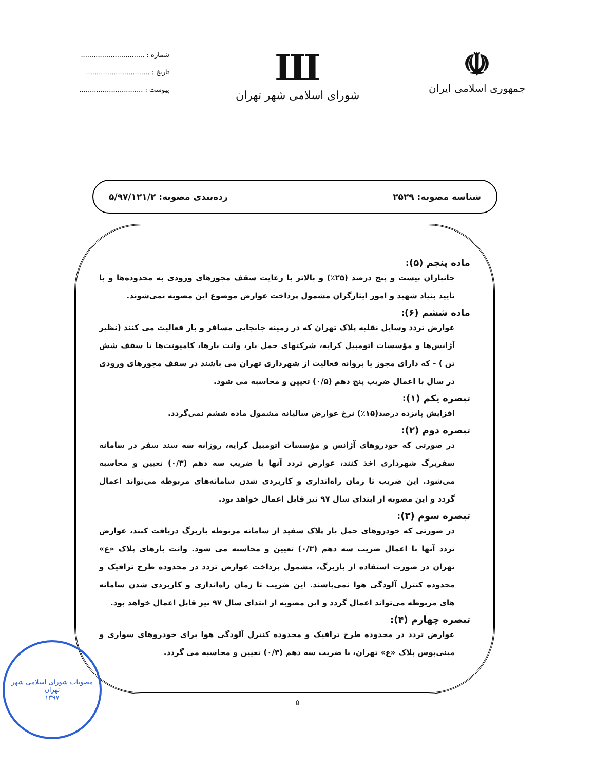☫
جمهوری اسلامی ایران
Ш
شورای اسلامی شهر تهران
شماره : ..............................
تاریخ : ..............................
پیوست : ..............................
شناسه مصوبه: ۲۵۲۹ رده‌بندی مصوبه: ۵/۹۷/۱۲۱/۲
ماده پنجم (۵):
جانبازان بیست و پنج درصد (۲۵٪) و بالاتر با رعایت سقف مجوزهای ورودی به محدوده‌ها و با تأیید بنیاد شهید و امور ایثارگران مشمول پرداخت عوارض موضوع این مصوبه نمی‌شوند.
ماده ششم (۶):
عوارض تردد وسایل نقلیه پلاک تهران که در زمینه جابجایی مسافر و بار فعالیت می کنند (نظیر آژانس‌ها و مؤسسات اتومبیل کرایه، شرکتهای حمل بار، وانت بارها، کامیونت‌ها تا سقف شش تن ) - که دارای مجوز یا پروانه فعالیت از شهرداری تهران می باشند در سقف مجوزهای ورودی در سال با اعمال ضریب پنج دهم (۰/۵) تعیین و محاسبه می شود.
تبصره یکم (۱):
افزایش پانزده درصد(۱۵٪) نرخ عوارض سالیانه مشمول ماده ششم نمی‌گردد.
تبصره دوم (۲):
در صورتی که خودروهای آژانس و مؤسسات اتومبیل کرایه، روزانه سه سند سفر در سامانه سفربرگ شهرداری اخذ کنند، عوارض تردد آنها با ضریب سه دهم (۰/۳) تعیین و محاسبه می‌شود. این ضریب تا زمان راه‌اندازی و کاربردی شدن سامانه‌های مربوطه می‌تواند اعمال گردد و این مصوبه از ابتدای سال ۹۷ نیز قابل اعمال خواهد بود.
تبصره سوم (۳):
در صورتی که خودروهای حمل بار پلاک سفید از سامانه مربوطه باربرگ دریافت کنند، عوارض تردد آنها با اعمال ضریب سه دهم (۰/۳) تعیین و محاسبه می شود. وانت بارهای پلاک «ع» تهران در صورت استفاده از باربرگ، مشمول پرداخت عوارض تردد در محدوده طرح ترافیک و محدوده کنترل آلودگی هوا نمی‌باشند. این ضریب تا زمان راه‌اندازی و کاربردی شدن سامانه های مربوطه می‌تواند اعمال گردد و این مصوبه از ابتدای سال ۹۷ نیز قابل اعمال خواهد بود.
تبصره چهارم (۴):
عوارض تردد در محدوده طرح ترافیک و محدوده کنترل آلودگی هوا برای خودروهای سواری و مینی‌بوس پلاک «ع» تهران، با ضریب سه دهم (۰/۳) تعیین و محاسبه می گردد.
۵
مصوبات شورای اسلامی شهر تهران
۱۳۹۷